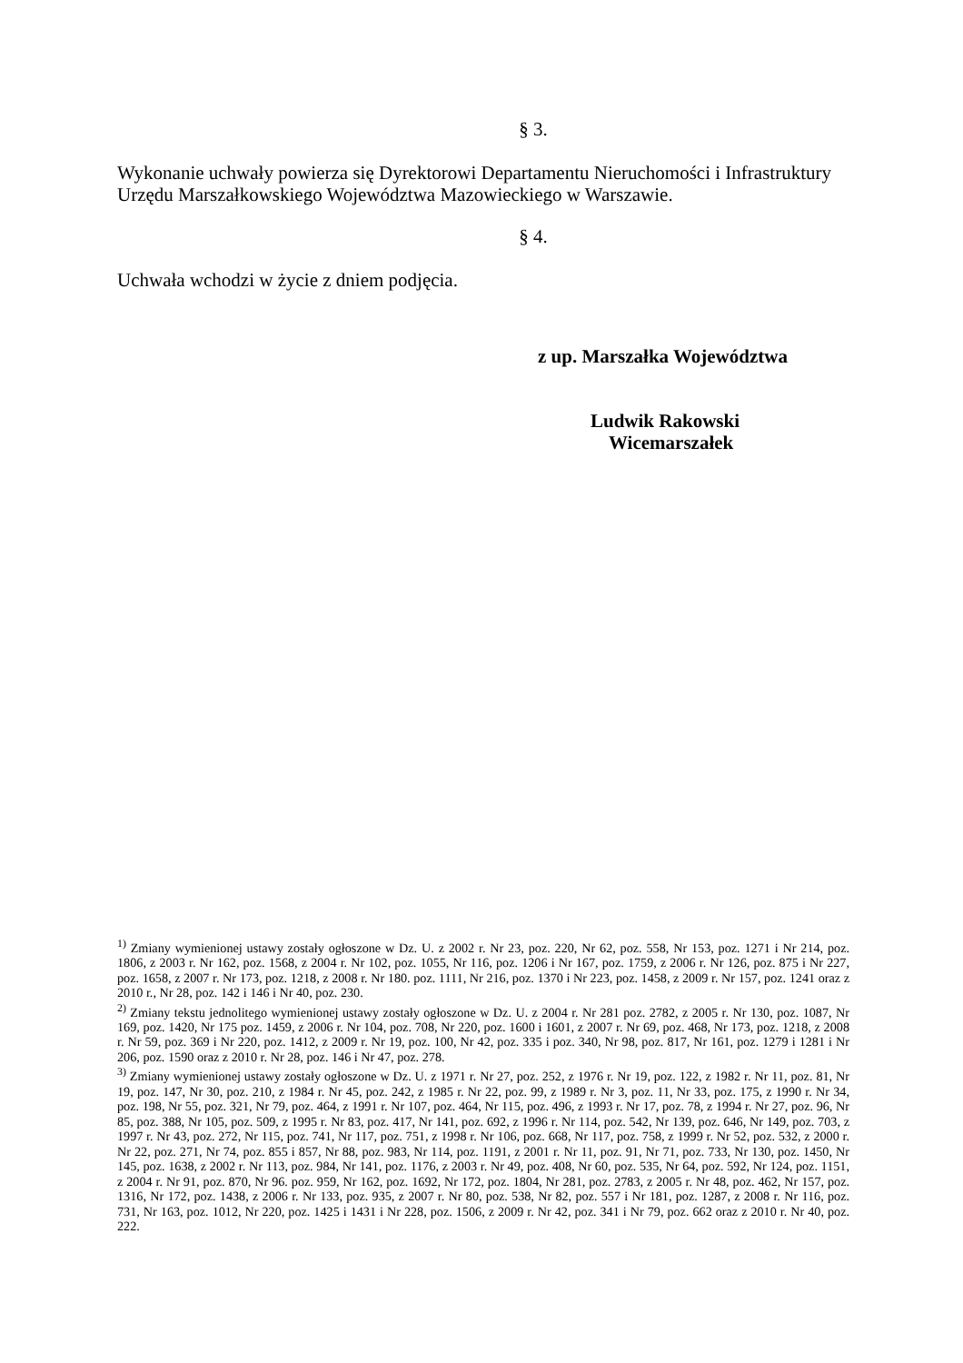§ 3.
Wykonanie uchwały powierza się Dyrektorowi Departamentu Nieruchomości i Infrastruktury Urzędu Marszałkowskiego Województwa Mazowieckiego w Warszawie.
§ 4.
Uchwała wchodzi w życie z dniem podjęcia.
z up. Marszałka Województwa
Ludwik Rakowski
Wicemarszałek
<sup>1)</sup> Zmiany wymienionej ustawy zostały ogłoszone w Dz. U. z 2002 r. Nr 23, poz. 220, Nr 62, poz. 558, Nr 153, poz. 1271 i Nr 214, poz. 1806, z 2003 r. Nr 162, poz. 1568, z 2004 r. Nr 102, poz. 1055, Nr 116, poz. 1206 i Nr 167, poz. 1759, z 2006 r. Nr 126, poz. 875 i Nr 227, poz. 1658, z 2007 r. Nr 173, poz. 1218, z 2008 r. Nr 180. poz. 1111, Nr 216, poz. 1370 i Nr 223, poz. 1458, z 2009 r. Nr 157, poz. 1241 oraz z 2010 r., Nr 28, poz. 142 i 146 i Nr 40, poz. 230.
<sup>2)</sup> Zmiany tekstu jednolitego wymienionej ustawy zostały ogłoszone w Dz. U. z 2004 r. Nr 281 poz. 2782, z 2005 r. Nr 130, poz. 1087, Nr 169, poz. 1420, Nr 175 poz. 1459, z 2006 r. Nr 104, poz. 708, Nr 220, poz. 1600 i 1601, z 2007 r. Nr 69, poz. 468, Nr 173, poz. 1218, z 2008 r. Nr 59, poz. 369 i Nr 220, poz. 1412, z 2009 r. Nr 19, poz. 100, Nr 42, poz. 335 i poz. 340, Nr 98, poz. 817, Nr 161, poz. 1279 i 1281 i Nr 206, poz. 1590 oraz z 2010 r. Nr 28, poz. 146 i Nr 47, poz. 278.
<sup>3)</sup> Zmiany wymienionej ustawy zostały ogłoszone w Dz. U. z 1971 r. Nr 27, poz. 252, z 1976 r. Nr 19, poz. 122, z 1982 r. Nr 11, poz. 81, Nr 19, poz. 147, Nr 30, poz. 210, z 1984 r. Nr 45, poz. 242, z 1985 r. Nr 22, poz. 99, z 1989 r. Nr 3, poz. 11, Nr 33, poz. 175, z 1990 r. Nr 34, poz. 198, Nr 55, poz. 321, Nr 79, poz. 464, z 1991 r. Nr 107, poz. 464, Nr 115, poz. 496, z 1993 r. Nr 17, poz. 78, z 1994 r. Nr 27, poz. 96, Nr 85, poz. 388, Nr 105, poz. 509, z 1995 r. Nr 83, poz. 417, Nr 141, poz. 692, z 1996 r. Nr 114, poz. 542, Nr 139, poz. 646, Nr 149, poz. 703, z 1997 r. Nr 43, poz. 272, Nr 115, poz. 741, Nr 117, poz. 751, z 1998 r. Nr 106, poz. 668, Nr 117, poz. 758, z 1999 r. Nr 52, poz. 532, z 2000 r. Nr 22, poz. 271, Nr 74, poz. 855 i 857, Nr 88, poz. 983, Nr 114, poz. 1191, z 2001 r. Nr 11, poz. 91, Nr 71, poz. 733, Nr 130, poz. 1450, Nr 145, poz. 1638, z 2002 r. Nr 113, poz. 984, Nr 141, poz. 1176, z 2003 r. Nr 49, poz. 408, Nr 60, poz. 535, Nr 64, poz. 592, Nr 124, poz. 1151, z 2004 r. Nr 91, poz. 870, Nr 96. poz. 959, Nr 162, poz. 1692, Nr 172, poz. 1804, Nr 281, poz. 2783, z 2005 r. Nr 48, poz. 462, Nr 157, poz. 1316, Nr 172, poz. 1438, z 2006 r. Nr 133, poz. 935, z 2007 r. Nr 80, poz. 538, Nr 82, poz. 557 i Nr 181, poz. 1287, z 2008 r. Nr 116, poz. 731, Nr 163, poz. 1012, Nr 220, poz. 1425 i 1431 i Nr 228, poz. 1506, z 2009 r. Nr 42, poz. 341 i Nr 79, poz. 662 oraz z 2010 r. Nr 40, poz. 222.